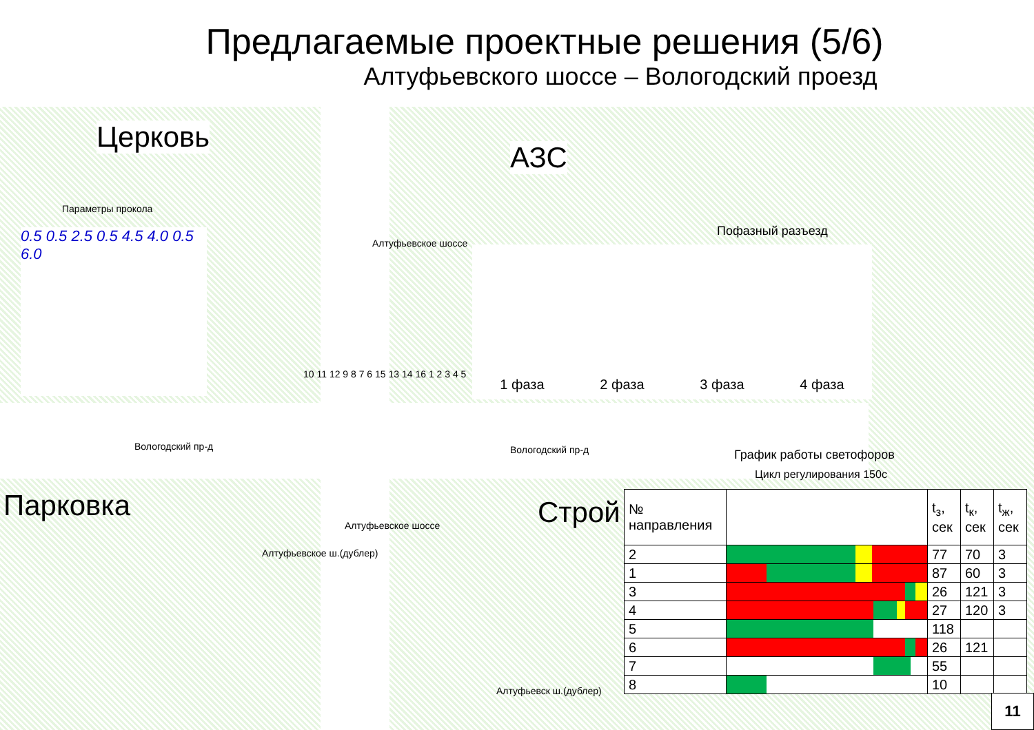Предлагаемые проектные решения (5/6)
Алтуфьевского шоссе – Вологодский проезд
Церковь
АЗС
Парковка Строй
Параметры прокола
0.5 0.5 2.5 0.5 4.5 4.0 0.5 6.0
Пофазный разъезд
1 фаза 2 фаза 3 фаза 4 фаза
Вологодский пр-д Вологодский пр-д
Алтуфьевское шоссе
Алтуфьевское шоссе
Алтуфьевское ш.(дублер)
Алтуфьевск ш.(дублер)
10 11 12 9 8 7 6 15 13 14 16 1 2 3 4 5
График работы светофоров
Цикл регулирования 150с
| № направления | | t<sub>з</sub>, сек | t<sub>к</sub>, сек | t<sub>ж</sub>, сек |
| 2 | | 77 | 70 | 3 |
| 1 | | 87 | 60 | 3 |
| 3 | | 26 | 121 | 3 |
| 4 | | 27 | 120 | 3 |
| 5 | | 118 | | |
| 6 | | 26 | 121 | |
| 7 | | 55 | | |
| 8 | | 10 | | |
11